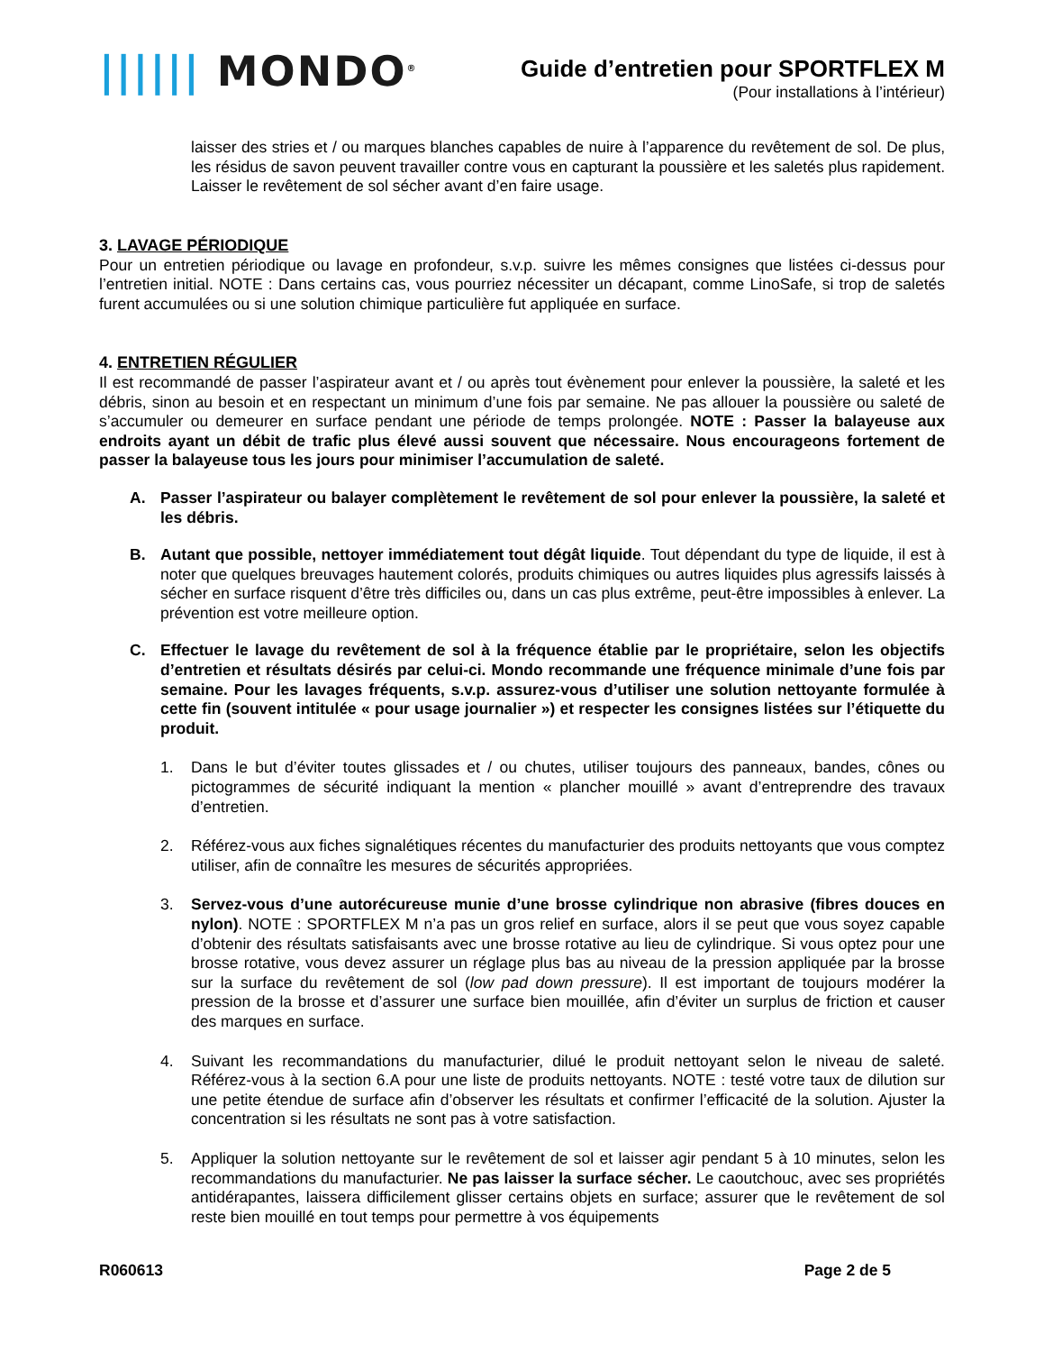|||||| MONDO<sup>®</sup>
Guide d’entretien pour SPORTFLEX M
(Pour installations à l’intérieur)
laisser des stries et / ou marques blanches capables de nuire à l’apparence du revêtement de sol. De plus, les résidus de savon peuvent travailler contre vous en capturant la poussière et les saletés plus rapidement. Laisser le revêtement de sol sécher avant d’en faire usage.
3. LAVAGE PÉRIODIQUE
Pour un entretien périodique ou lavage en profondeur, s.v.p. suivre les mêmes consignes que listées ci-dessus pour l’entretien initial. NOTE : Dans certains cas, vous pourriez nécessiter un décapant, comme LinoSafe, si trop de saletés furent accumulées ou si une solution chimique particulière fut appliquée en surface.
4. ENTRETIEN RÉGULIER
Il est recommandé de passer l’aspirateur avant et / ou après tout évènement pour enlever la poussière, la saleté et les débris, sinon au besoin et en respectant un minimum d’une fois par semaine. Ne pas allouer la poussière ou saleté de s’accumuler ou demeurer en surface pendant une période de temps prolongée. NOTE : Passer la balayeuse aux endroits ayant un débit de trafic plus élevé aussi souvent que nécessaire. Nous encourageons fortement de passer la balayeuse tous les jours pour minimiser l’accumulation de saleté.
A. Passer l’aspirateur ou balayer complètement le revêtement de sol pour enlever la poussière, la saleté et les débris.
B. Autant que possible, nettoyer immédiatement tout dégât liquide. Tout dépendant du type de liquide, il est à noter que quelques breuvages hautement colorés, produits chimiques ou autres liquides plus agressifs laissés à sécher en surface risquent d’être très difficiles ou, dans un cas plus extrême, peut-être impossibles à enlever. La prévention est votre meilleure option.
C. Effectuer le lavage du revêtement de sol à la fréquence établie par le propriétaire, selon les objectifs d’entretien et résultats désirés par celui-ci. Mondo recommande une fréquence minimale d’une fois par semaine. Pour les lavages fréquents, s.v.p. assurez-vous d’utiliser une solution nettoyante formulée à cette fin (souvent intitulée « pour usage journalier ») et respecter les consignes listées sur l’étiquette du produit.
1. Dans le but d’éviter toutes glissades et / ou chutes, utiliser toujours des panneaux, bandes, cônes ou pictogrammes de sécurité indiquant la mention « plancher mouillé » avant d’entreprendre des travaux d’entretien.
2. Référez-vous aux fiches signalétiques récentes du manufacturier des produits nettoyants que vous comptez utiliser, afin de connaître les mesures de sécurités appropriées.
3. Servez-vous d’une autorécureuse munie d’une brosse cylindrique non abrasive (fibres douces en nylon). NOTE : SPORTFLEX M n’a pas un gros relief en surface, alors il se peut que vous soyez capable d’obtenir des résultats satisfaisants avec une brosse rotative au lieu de cylindrique. Si vous optez pour une brosse rotative, vous devez assurer un réglage plus bas au niveau de la pression appliquée par la brosse sur la surface du revêtement de sol (low pad down pressure). Il est important de toujours modérer la pression de la brosse et d’assurer une surface bien mouillée, afin d’éviter un surplus de friction et causer des marques en surface.
4. Suivant les recommandations du manufacturier, dilué le produit nettoyant selon le niveau de saleté. Référez-vous à la section 6.A pour une liste de produits nettoyants. NOTE : testé votre taux de dilution sur une petite étendue de surface afin d’observer les résultats et confirmer l’efficacité de la solution. Ajuster la concentration si les résultats ne sont pas à votre satisfaction.
5. Appliquer la solution nettoyante sur le revêtement de sol et laisser agir pendant 5 à 10 minutes, selon les recommandations du manufacturier. Ne pas laisser la surface sécher. Le caoutchouc, avec ses propriétés antidérapantes, laissera difficilement glisser certains objets en surface; assurer que le revêtement de sol reste bien mouillé en tout temps pour permettre à vos équipements
R060613 Page 2 de 5